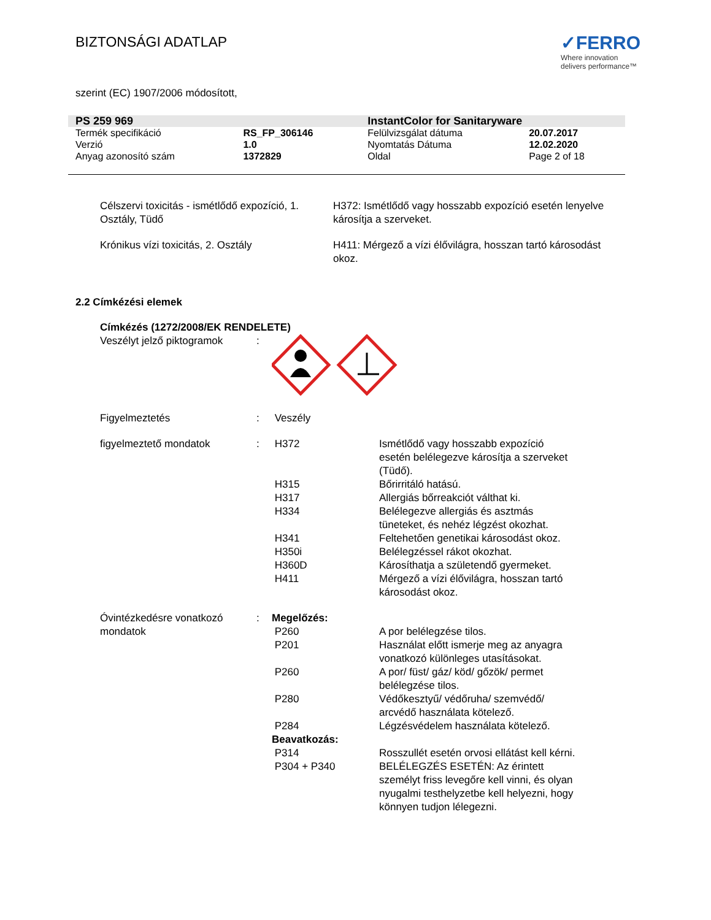BIZTONSÁGI ADATLAP
✓FERRO
Where innovation
delivers performance™
szerint (EC) 1907/2006 módosított,
| PS 259 969 | | InstantColor for Sanitaryware | |
| Termék specifikáció | RS_FP_306146 | Felülvizsgálat dátuma | 20.07.2017 |
| Verzió | 1.0 | Nyomtatás Dátuma | 12.02.2020 |
| Anyag azonosító szám | 1372829 | Oldal | Page 2 of 18 |
| Célszervi toxicitás - ismétlődő expozíció, 1. Osztály, Tüdő | H372: Ismétlődő vagy hosszabb expozíció esetén lenyelve károsítja a szerveket. |
| Krónikus vízi toxicitás, 2. Osztály | H411: Mérgező a vízi élővilágra, hosszan tartó károsodást okoz. |
2.2 Címkézési elemek
| Címkézés (1272/2008/EK RENDELETE) | | | |
| Veszélyt jelző piktogramok | : | | |
| Figyelmeztetés | : | Veszély | |
| figyelmeztető mondatok | : | H372 | Ismétlődő vagy hosszabb expozíció esetén belélegezve károsítja a szerveket (Tüdő). |
| | | H315 | Bőrirritáló hatású. |
| | | H317 | Allergiás bőrreakciót válthat ki. |
| | | H334 | Belélegezve allergiás és asztmás tüneteket, és nehéz légzést okozhat. |
| | | H341 | Feltehetően genetikai károsodást okoz. |
| | | H350i | Belélegzéssel rákot okozhat. |
| | | H360D | Károsíthatja a születendő gyermeket. |
| | | H411 | Mérgező a vízi élővilágra, hosszan tartó károsodást okoz. |
| Óvintézkedésre vonatkozó mondatok | : | Megelőzés: | |
| | | P260 | A por belélegzése tilos. |
| | | P201 | Használat előtt ismerje meg az anyagra vonatkozó különleges utasításokat. |
| | | P260 | A por/ füst/ gáz/ köd/ gőzök/ permet belélegzése tilos. |
| | | P280 | Védőkesztyű/ védőruha/ szemvédő/ arcvédő használata kötelező. |
| | | P284 | Légzésvédelem használata kötelező. |
| | | Beavatkozás: | |
| | | P314 | Rosszullét esetén orvosi ellátást kell kérni. |
| | | P304 + P340 | BELÉLEGZÉS ESETÉN: Az érintett személyt friss levegőre kell vinni, és olyan nyugalmi testhelyzetbe kell helyezni, hogy könnyen tudjon lélegezni. |